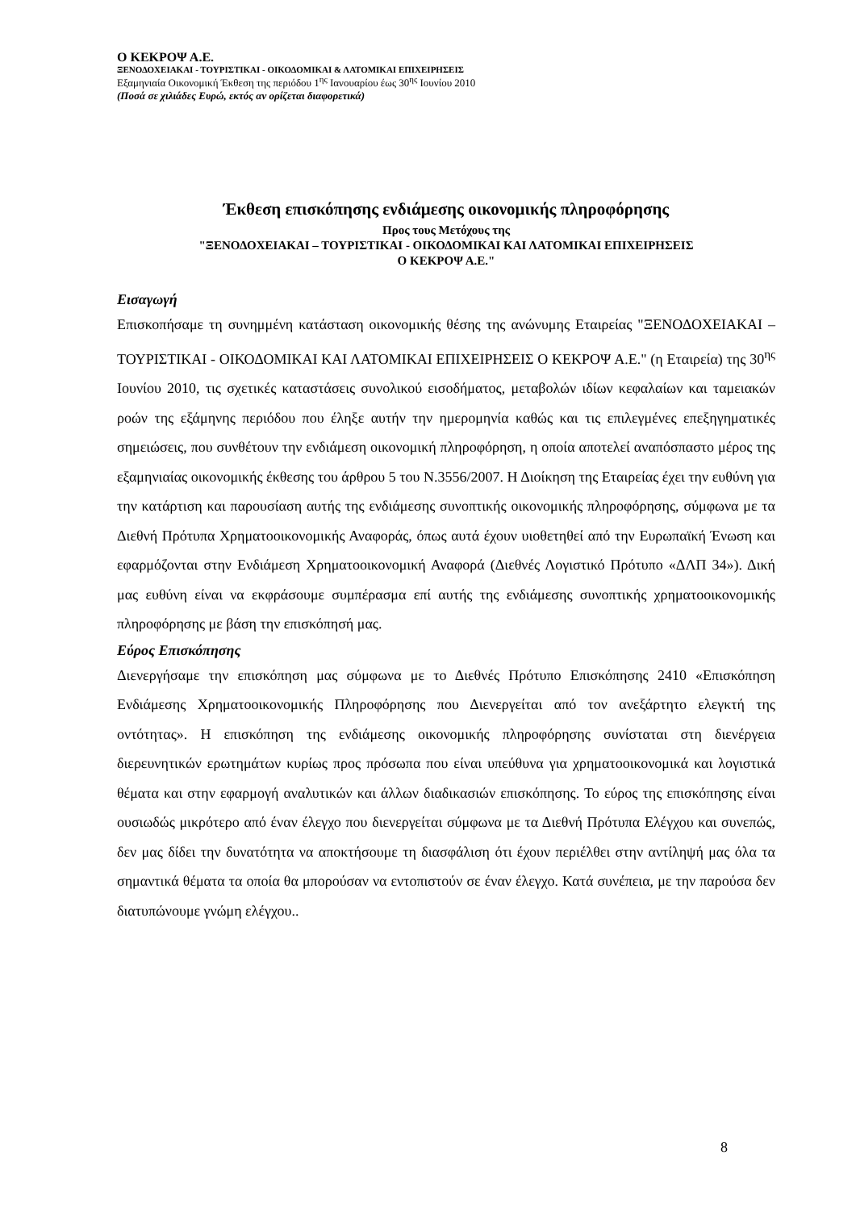Ο ΚΕΚΡΟΨ Α.Ε.
ΞΕΝΟΔΟΧΕΙΑΚΑΙ - ΤΟΥΡΙΣΤΙΚΑΙ - ΟΙΚΟΔΟΜΙΚΑΙ & ΛΑΤΟΜΙΚΑΙ ΕΠΙΧΕΙΡΗΣΕΙΣ
Εξαμηνιαία Οικονομική Έκθεση της περιόδου 1<sup>ης</sup> Ιανουαρίου έως 30<sup>ης</sup> Ιουνίου 2010
(Ποσά σε χιλιάδες Ευρώ, εκτός αν ορίζεται διαφορετικά)
Έκθεση επισκόπησης ενδιάμεσης οικονομικής πληροφόρησης
Προς τους Μετόχους της
"ΞΕΝΟΔΟΧΕΙΑΚΑΙ – ΤΟΥΡΙΣΤΙΚΑΙ - ΟΙΚΟΔΟΜΙΚΑΙ ΚΑΙ ΛΑΤΟΜΙΚΑΙ ΕΠΙΧΕΙΡΗΣΕΙΣ
Ο ΚΕΚΡΟΨ Α.Ε."
Εισαγωγή
Επισκοπήσαμε τη συνημμένη κατάσταση οικονομικής θέσης της ανώνυμης Εταιρείας "ΞΕΝΟΔΟΧΕΙΑΚΑΙ – ΤΟΥΡΙΣΤΙΚΑΙ - ΟΙΚΟΔΟΜΙΚΑΙ ΚΑΙ ΛΑΤΟΜΙΚΑΙ ΕΠΙΧΕΙΡΗΣΕΙΣ Ο ΚΕΚΡΟΨ Α.Ε." (η Εταιρεία) της 30<sup>ης</sup> Ιουνίου 2010, τις σχετικές καταστάσεις συνολικού εισοδήματος, μεταβολών ιδίων κεφαλαίων και ταμειακών ροών της εξάμηνης περιόδου που έληξε αυτήν την ημερομηνία καθώς και τις επιλεγμένες επεξηγηματικές σημειώσεις, που συνθέτουν την ενδιάμεση οικονομική πληροφόρηση, η οποία αποτελεί αναπόσπαστο μέρος της εξαμηνιαίας οικονομικής έκθεσης του άρθρου 5 του Ν.3556/2007. Η Διοίκηση της Εταιρείας έχει την ευθύνη για την κατάρτιση και παρουσίαση αυτής της ενδιάμεσης συνοπτικής οικονομικής πληροφόρησης, σύμφωνα με τα Διεθνή Πρότυπα Χρηματοοικονομικής Αναφοράς, όπως αυτά έχουν υιοθετηθεί από την Ευρωπαϊκή Ένωση και εφαρμόζονται στην Ενδιάμεση Χρηματοοικονομική Αναφορά (Διεθνές Λογιστικό Πρότυπο «ΔΛΠ 34»). Δική μας ευθύνη είναι να εκφράσουμε συμπέρασμα επί αυτής της ενδιάμεσης συνοπτικής χρηματοοικονομικής πληροφόρησης με βάση την επισκόπησή μας.
Εύρος Επισκόπησης
Διενεργήσαμε την επισκόπηση μας σύμφωνα με το Διεθνές Πρότυπο Επισκόπησης 2410 «Επισκόπηση Ενδιάμεσης Χρηματοοικονομικής Πληροφόρησης που Διενεργείται από τον ανεξάρτητο ελεγκτή της οντότητας». Η επισκόπηση της ενδιάμεσης οικονομικής πληροφόρησης συνίσταται στη διενέργεια διερευνητικών ερωτημάτων κυρίως προς πρόσωπα που είναι υπεύθυνα για χρηματοοικονομικά και λογιστικά θέματα και στην εφαρμογή αναλυτικών και άλλων διαδικασιών επισκόπησης. Το εύρος της επισκόπησης είναι ουσιωδώς μικρότερο από έναν έλεγχο που διενεργείται σύμφωνα με τα Διεθνή Πρότυπα Ελέγχου και συνεπώς, δεν μας δίδει την δυνατότητα να αποκτήσουμε τη διασφάλιση ότι έχουν περιέλθει στην αντίληψή μας όλα τα σημαντικά θέματα τα οποία θα μπορούσαν να εντοπιστούν σε έναν έλεγχο. Κατά συνέπεια, με την παρούσα δεν διατυπώνουμε γνώμη ελέγχου..
8